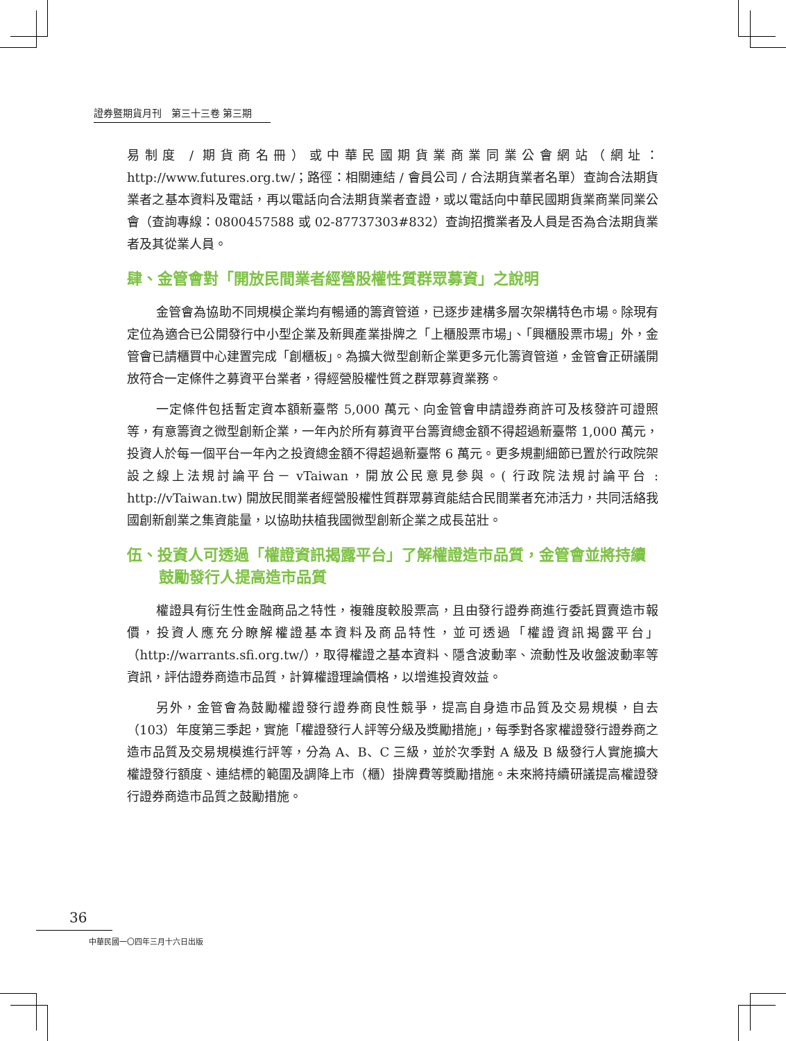證券暨期貨月刊　第三十三卷 第三期
易制度 / 期貨商名冊）或中華民國期貨業商業同業公會網站（網址：http://www.futures.org.tw/；路徑：相關連結 / 會員公司 / 合法期貨業者名單）查詢合法期貨業者之基本資料及電話，再以電話向合法期貨業者查證，或以電話向中華民國期貨業商業同業公會（查詢專線：0800457588 或 02-87737303#832）查詢招攬業者及人員是否為合法期貨業者及其從業人員。
肆、金管會對「開放民間業者經營股權性質群眾募資」之說明
金管會為協助不同規模企業均有暢通的籌資管道，已逐步建構多層次架構特色市場。除現有定位為適合已公開發行中小型企業及新興產業掛牌之「上櫃股票市場」、「興櫃股票市場」外，金管會已請櫃買中心建置完成「創櫃板」。為擴大微型創新企業更多元化籌資管道，金管會正研議開放符合一定條件之募資平台業者，得經營股權性質之群眾募資業務。
一定條件包括暫定資本額新臺幣 5,000 萬元、向金管會申請證券商許可及核發許可證照等，有意籌資之微型創新企業，一年內於所有募資平台籌資總金額不得超過新臺幣 1,000 萬元，投資人於每一個平台一年內之投資總金額不得超過新臺幣 6 萬元。更多規劃細節已置於行政院架設之線上法規討論平台－ vTaiwan，開放公民意見參與。( 行政院法規討論平台 : http://vTaiwan.tw) 開放民間業者經營股權性質群眾募資能結合民間業者充沛活力，共同活絡我國創新創業之集資能量，以協助扶植我國微型創新企業之成長茁壯。
伍、投資人可透過「權證資訊揭露平台」了解權證造市品質，金管會並將持續鼓勵發行人提高造市品質
權證具有衍生性金融商品之特性，複雜度較股票高，且由發行證券商進行委託買賣造市報價，投資人應充分瞭解權證基本資料及商品特性，並可透過「權證資訊揭露平台」（http://warrants.sfi.org.tw/），取得權證之基本資料、隱含波動率、流動性及收盤波動率等資訊，評估證券商造市品質，計算權證理論價格，以增進投資效益。
另外，金管會為鼓勵權證發行證券商良性競爭，提高自身造市品質及交易規模，自去（103）年度第三季起，實施「權證發行人評等分級及獎勵措施」，每季對各家權證發行證券商之造市品質及交易規模進行評等，分為 A、B、C 三級，並於次季對 A 級及 B 級發行人實施擴大權證發行額度、連結標的範圍及調降上市（櫃）掛牌費等獎勵措施。未來將持續研議提高權證發行證券商造市品質之鼓勵措施。
36
中華民國一〇四年三月十六日出版